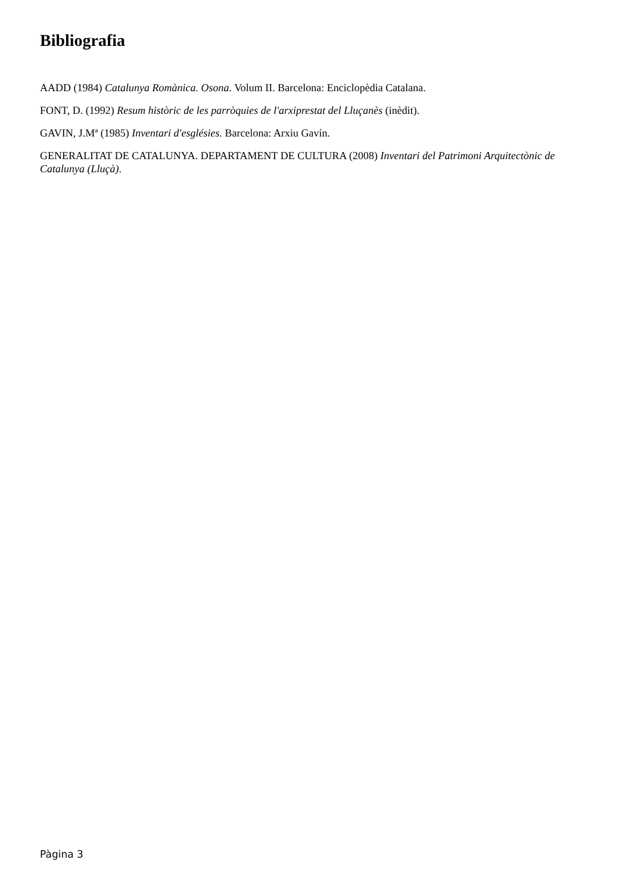Bibliografia
AADD (1984) Catalunya Romànica. Osona. Volum II. Barcelona: Enciclopèdia Catalana.
FONT, D. (1992) Resum històric de les parròquies de l'arxiprestat del Lluçanès (inèdit).
GAVIN, J.Mª (1985) Inventari d'esglésies. Barcelona: Arxiu Gavín.
GENERALITAT DE CATALUNYA. DEPARTAMENT DE CULTURA (2008) Inventari del Patrimoni Arquitectònic de Catalunya (Lluçà).
Pàgina 3